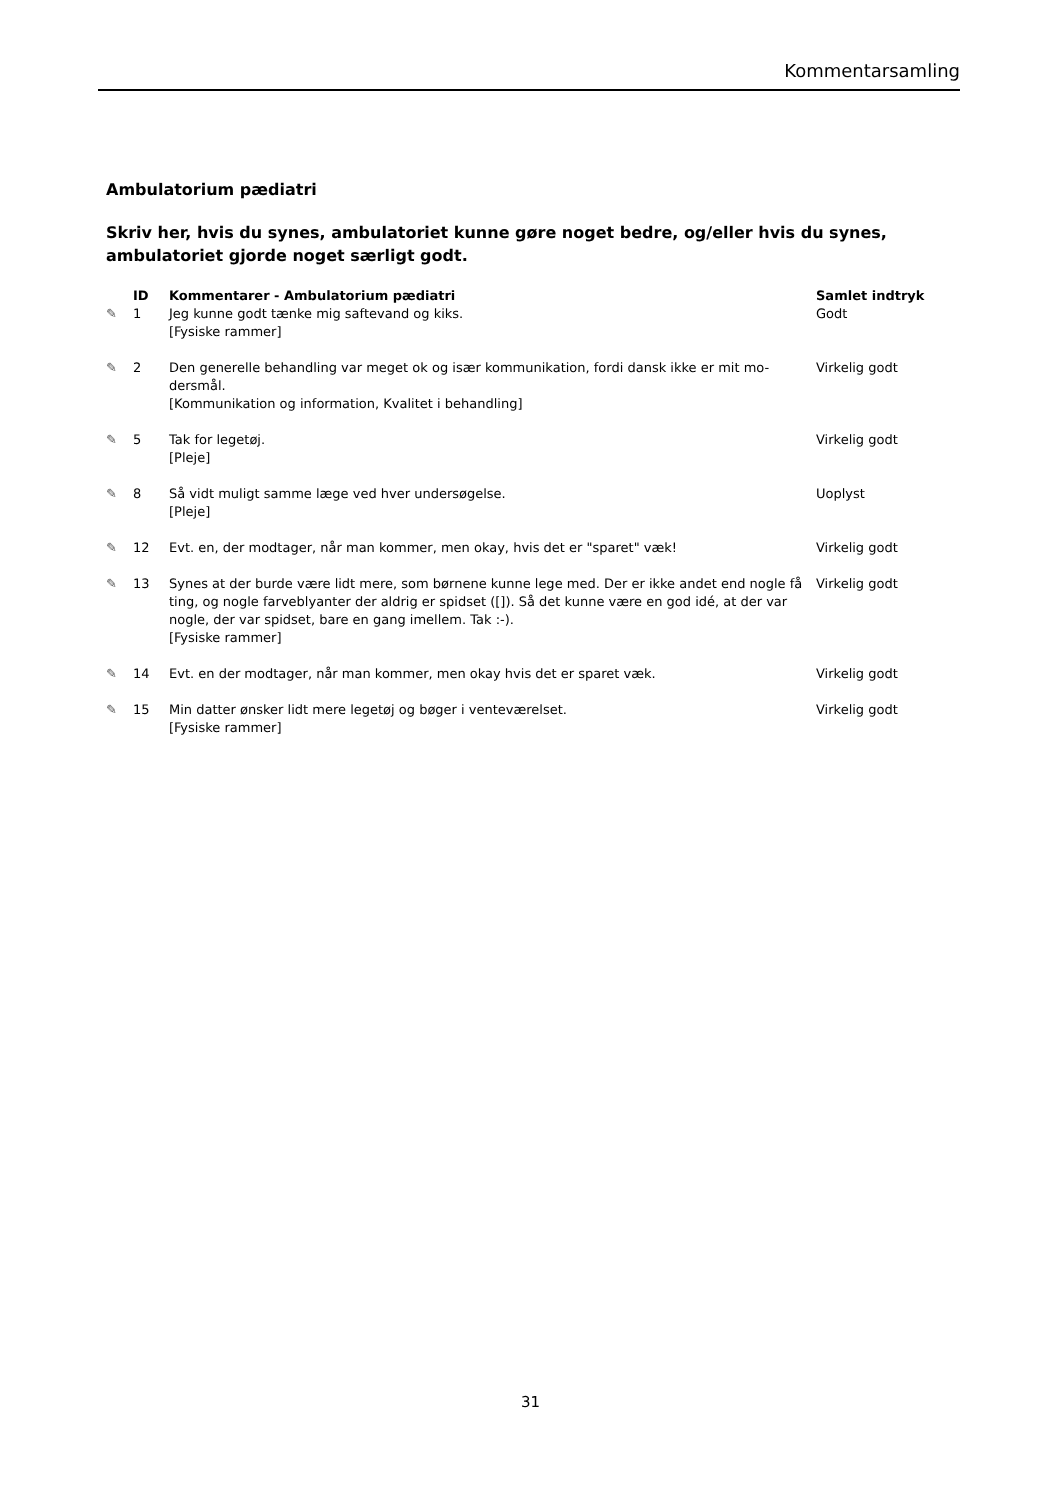Kommentarsamling
Ambulatorium pædiatri
Skriv her, hvis du synes, ambulatoriet kunne gøre noget bedre, og/eller hvis du synes, ambulatoriet gjorde noget særligt godt.
| | ID | Kommentarer - Ambulatorium pædiatri | Samlet indtryk |
| --- | --- | --- | --- |
| ✎ | 1 | Jeg kunne godt tænke mig saftevand og kiks. [Fysiske rammer] | Godt |
| ✎ | 2 | Den generelle behandling var meget ok og især kommunikation, fordi dansk ikke er mit mo-dersmål. [Kommunikation og information, Kvalitet i behandling] | Virkelig godt |
| ✎ | 5 | Tak for legetøj. [Pleje] | Virkelig godt |
| ✎ | 8 | Så vidt muligt samme læge ved hver undersøgelse. [Pleje] | Uoplyst |
| ✎ | 12 | Evt. en, der modtager, når man kommer, men okay, hvis det er "sparet" væk! | Virkelig godt |
| ✎ | 13 | Synes at der burde være lidt mere, som børnene kunne lege med. Der er ikke andet end nogle få ting, og nogle farveblyanter der aldrig er spidset ([]). Så det kunne være en god idé, at der var nogle, der var spidset, bare en gang imellem. Tak :-). [Fysiske rammer] | Virkelig godt |
| ✎ | 14 | Evt. en der modtager, når man kommer, men okay hvis det er sparet væk. | Virkelig godt |
| ✎ | 15 | Min datter ønsker lidt mere legetøj og bøger i venteværelset. [Fysiske rammer] | Virkelig godt |
31